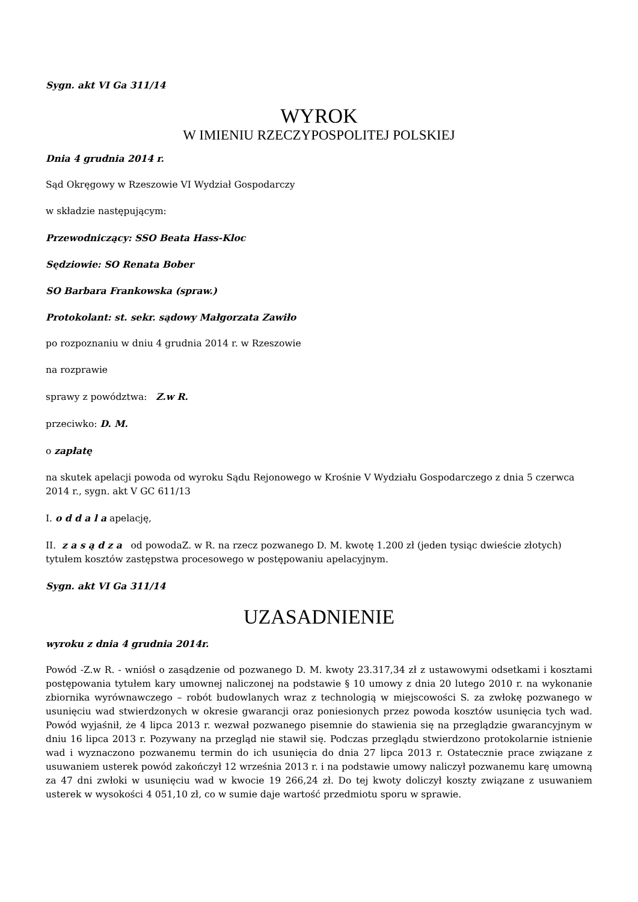Sygn. akt VI Ga 311/14
WYROK
W IMIENIU RZECZYPOSPOLITEJ POLSKIEJ
Dnia 4 grudnia 2014 r.
Sąd Okręgowy w Rzeszowie VI Wydział Gospodarczy
w składzie następującym:
Przewodniczący: SSO Beata Hass-Kloc
Sędziowie: SO Renata Bober
SO Barbara Frankowska (spraw.)
Protokolant: st. sekr. sądowy Małgorzata Zawiło
po rozpoznaniu w dniu 4 grudnia 2014 r. w Rzeszowie
na rozprawie
sprawy z powództwa: Z.w R.
przeciwko: D. M.
o zapłatę
na skutek apelacji powoda od wyroku Sądu Rejonowego w Krośnie V Wydziału Gospodarczego z dnia 5 czerwca 2014 r., sygn. akt V GC 611/13
I. o d d a l a apelację,
II. z a s ą d z a od powodaZ. w R. na rzecz pozwanego D. M. kwotę 1.200 zł (jeden tysiąc dwieście złotych) tytułem kosztów zastępstwa procesowego w postępowaniu apelacyjnym.
Sygn. akt VI Ga 311/14
UZASADNIENIE
wyroku z dnia 4 grudnia 2014r.
Powód -Z.w R. - wniósł o zasądzenie od pozwanego D. M. kwoty 23.317,34 zł z ustawowymi odsetkami i kosztami postępowania tytułem kary umownej naliczonej na podstawie § 10 umowy z dnia 20 lutego 2010 r. na wykonanie zbiornika wyrównawczego – robót budowlanych wraz z technologią w miejscowości S. za zwłokę pozwanego w usunięciu wad stwierdzonych w okresie gwarancji oraz poniesionych przez powoda kosztów usunięcia tych wad. Powód wyjaśnił, że 4 lipca 2013 r. wezwał pozwanego pisemnie do stawienia się na przeglądzie gwarancyjnym w dniu 16 lipca 2013 r. Pozywany na przegląd nie stawił się. Podczas przeglądu stwierdzono protokolarnie istnienie wad i wyznaczono pozwanemu termin do ich usunięcia do dnia 27 lipca 2013 r. Ostatecznie prace związane z usuwaniem usterek powód zakończył 12 września 2013 r. i na podstawie umowy naliczył pozwanemu karę umowną za 47 dni zwłoki w usunięciu wad w kwocie 19 266,24 zł. Do tej kwoty doliczył koszty związane z usuwaniem usterek w wysokości 4 051,10 zł, co w sumie daje wartość przedmiotu sporu w sprawie.